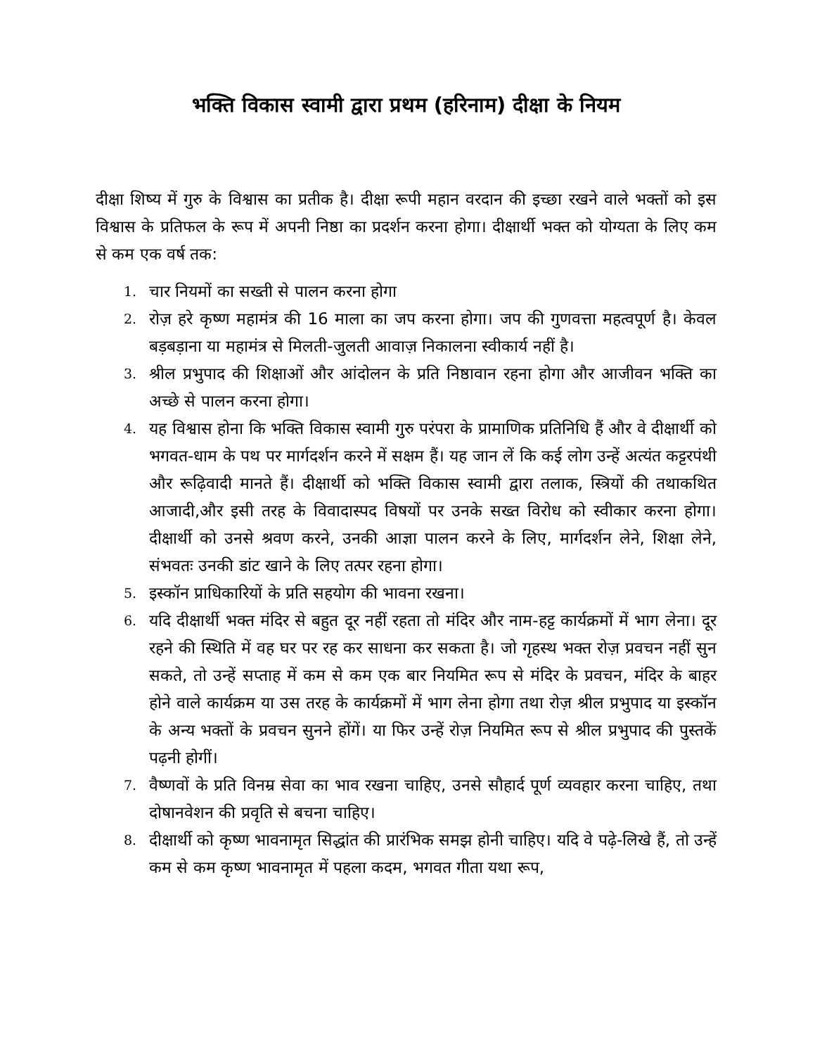भक्ति विकास स्वामी द्वारा प्रथम (हरिनाम) दीक्षा के नियम
दीक्षा शिष्य में गुरु के विश्वास का प्रतीक है। दीक्षा रूपी महान वरदान की इच्छा रखने वाले भक्तों को इस विश्वास के प्रतिफल के रूप में अपनी निष्ठा का प्रदर्शन करना होगा। दीक्षार्थी भक्त को योग्यता के लिए कम से कम एक वर्ष तक:
1. चार नियमों का सख्ती से पालन करना होगा
2. रोज़ हरे कृष्ण महामंत्र की 16 माला का जप करना होगा। जप की गुणवत्ता महत्वपूर्ण है। केवल बड़बड़ाना या महामंत्र से मिलती-जुलती आवाज़ निकालना स्वीकार्य नहीं है।
3. श्रील प्रभुपाद की शिक्षाओं और आंदोलन के प्रति निष्ठावान रहना होगा और आजीवन भक्ति का अच्छे से पालन करना होगा।
4. यह विश्वास होना कि भक्ति विकास स्वामी गुरु परंपरा के प्रामाणिक प्रतिनिधि हैं और वे दीक्षार्थी को भगवत-धाम के पथ पर मार्गदर्शन करने में सक्षम हैं। यह जान लें कि कई लोग उन्हें अत्यंत कट्टरपंथी और रूढ़िवादी मानते हैं। दीक्षार्थी को भक्ति विकास स्वामी द्वारा तलाक, स्त्रियों की तथाकथित आजादी,और इसी तरह के विवादास्पद विषयों पर उनके सख्त विरोध को स्वीकार करना होगा। दीक्षार्थी को उनसे श्रवण करने, उनकी आज्ञा पालन करने के लिए, मार्गदर्शन लेने, शिक्षा लेने, संभवतः उनकी डांट खाने के लिए तत्पर रहना होगा।
5. इस्कॉन प्राधिकारियों के प्रति सहयोग की भावना रखना।
6. यदि दीक्षार्थी भक्त मंदिर से बहुत दूर नहीं रहता तो मंदिर और नाम-हट्ट कार्यक्रमों में भाग लेना। दूर रहने की स्थिति में वह घर पर रह कर साधना कर सकता है। जो गृहस्थ भक्त रोज़ प्रवचन नहीं सुन सकते, तो उन्हें सप्ताह में कम से कम एक बार नियमित रूप से मंदिर के प्रवचन, मंदिर के बाहर होने वाले कार्यक्रम या उस तरह के कार्यक्रमों में भाग लेना होगा तथा रोज़ श्रील प्रभुपाद या इस्कॉन के अन्य भक्तों के प्रवचन सुनने होंगें। या फिर उन्हें रोज़ नियमित रूप से श्रील प्रभुपाद की पुस्तकें पढ़नी होगीं।
7. वैष्णवों के प्रति विनम्र सेवा का भाव रखना चाहिए, उनसे सौहार्द पूर्ण व्यवहार करना चाहिए, तथा दोषानवेशन की प्रवृति से बचना चाहिए।
8. दीक्षार्थी को कृष्ण भावनामृत सिद्धांत की प्रारंभिक समझ होनी चाहिए। यदि वे पढ़े-लिखे हैं, तो उन्हें कम से कम कृष्ण भावनामृत में पहला कदम, भगवत गीता यथा रूप,